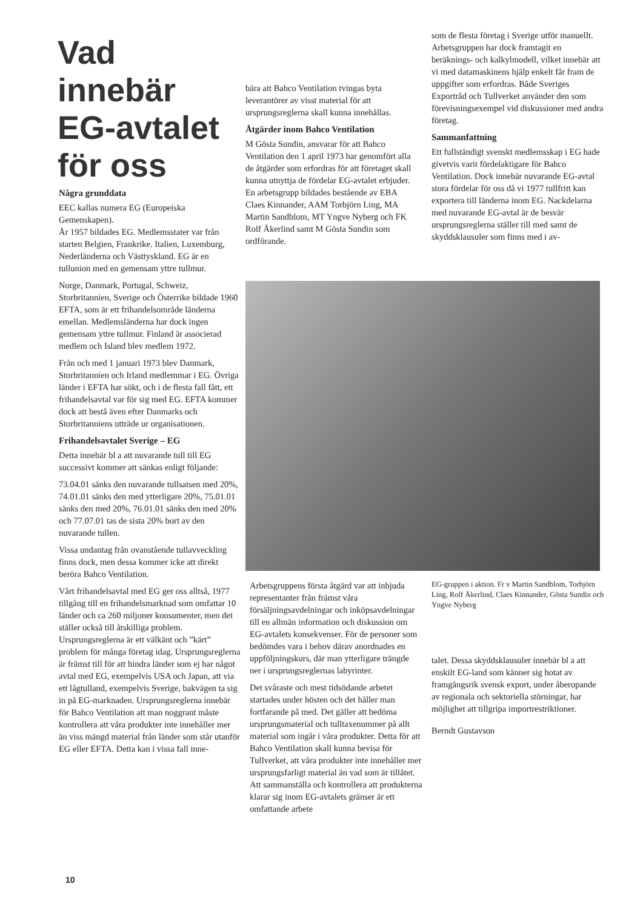Vad innebär EG-avtalet för oss
Några grunddata
EEC kallas numera EG (Europeiska Gemenskapen).
År 1957 bildades EG. Medlemsstater var från starten Belgien, Frankrike. Italien, Luxemburg, Nederländerna och Västtyskland. EG är en tullunion med en gemensam yttre tullmur.
Norge, Danmark, Portugal, Schweiz, Storbritannien, Sverige och Österrike bildade 1960 EFTA, som är ett frihandelsområde länderna emellan. Medlemsländerna har dock ingen gemensam yttre tullmur. Finland är associerad medlem och Island blev medlem 1972.
Från och med 1 januari 1973 blev Danmark, Storbritannien och Irland medlemmar i EG. Övriga länder i EFTA har sökt, och i de flesta fall fått, ett frihandelsavtal var för sig med EG. EFTA kommer dock att bestå även efter Danmarks och Storbritanniens utträde ur organisationen.
Frihandelsavtalet Sverige – EG
Detta innebär bl a att nuvarande tull till EG successivt kommer att sänkas enligt följande:
73.04.01 sänks den nuvarande tullsatsen med 20%, 74.01.01 sänks den med ytterligare 20%, 75.01.01 sänks den med 20%, 76.01.01 sänks den med 20% och 77.07.01 tas de sista 20% bort av den nuvarande tullen.
Vissa undantag från ovanstående tullavveckling finns dock, men dessa kommer icke att direkt beröra Bahco Ventilation.
Vårt frihandelsavtal med EG ger oss alltså, 1977 tillgång till en frihandelsmarknad som omfattar 10 länder och ca 260 miljoner konsumenter, men det ställer också till åtskilliga problem. Ursprungsreglerna är ett välkänt och ”kärt” problem för många företag idag. Ursprungsreglerna är främst till för att hindra länder som ej har något avtal med EG, exempelvis USA och Japan, att via ett lågtulland, exempelvis Sverige, bakvägen ta sig in på EG-marknaden. Ursprungsreglerna innebär för Bahco Ventilation att man noggrant måste kontrollera att våra produkter inte innehåller mer än viss mängd material från länder som står utanför EG eller EFTA. Detta kan i vissa fall inne-
bära att Bahco Ventilation tvingas byta leverantörer av visst material för att ursprungsreglerna skall kunna innehållas.
Åtgärder inom Bahco Ventilation
M Gösta Sundin, ansvarar för att Bahco Ventilation den 1 april 1973 har genomfört alla de åtgärder som erfordras för att företaget skall kunna utnyttja de fördelar EG-avtalet erbjuder. En arbetsgrupp bildades bestående av EBA Claes Kinnander, AAM Torbjörn Ling, MA Martin Sandblom, MT Yngve Nyberg och FK Rolf Åkerlind samt M Gösta Sundin som ordförande.
som de flesta företag i Sverige utför manuellt. Arbetsgruppen har dock framtagit en beräknings- och kalkylmodell, vilket innebär att vi med datamaskinens hjälp enkelt får fram de uppgifter som erfordras. Både Sveriges Exportråd och Tullverket använder den som förevisningsexempel vid diskussioner med andra företag.
Sammanfattning
Ett fullständigt svenskt medlemsskap i EG hade givetvis varit fördelaktigare för Bahco Ventilation. Dock innebär nuvarande EG-avtal stora fördelar för oss då vi 1977 tullfritt kan exportera till länderna inom EG. Nackdelarna med nuvarande EG-avtal är de besvär ursprungsreglerna ställer till med samt de skyddsklausuler som finns med i av-
Arbetsgruppens första åtgärd var att inbjuda representanter från främst våra försäljningsavdelningar och inköpsavdelningar till en allmän information och diskussion om EG-avtalets konsekvenser. För de personer som bedömdes vara i behov därav anordnades en uppföljningskurs, där man ytterligare trängde ner i ursprungsreglernas labyrinter.
Det svåraste och mest tidsödande arbetet startades under hösten och det håller man fortfarande på med. Det gäller att bedöma ursprungsmaterial och tulltaxenummer på allt material som ingår i våra produkter. Detta för att Bahco Ventilation skall kunna bevisa för Tullverket, att våra produkter inte innehåller mer ursprungsfarligt material än vad som är tillåtet.
Att sammanställa och kontrollera att produkterna klarar sig inom EG-avtalets gränser är ett omfattande arbete
EG-gruppen i aktion. Fr v Martin Sandblom, Torbjörn Ling, Rolf Åkerlind, Claes Kinnander, Gösta Sundin och Yngve Nyberg
talet. Dessa skyddsklausuler innebär bl a att enskilt EG-land som känner sig hotat av framgångsrik svensk export, under åberopande av regionala och sektoriella störningar, har möjlighet att tillgripa importrestriktioner.
Berndt Gustavson
10